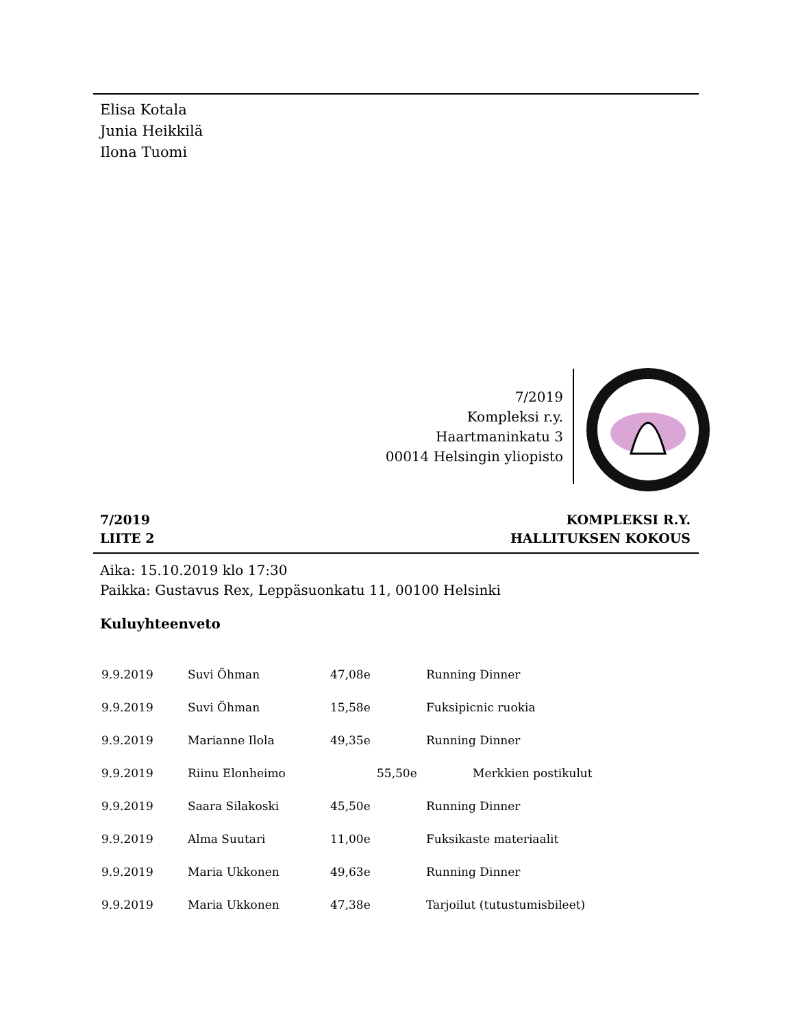Elisa Kotala
Junia Heikkilä
Ilona Tuomi
7/2019
Kompleksi r.y.
Haartmaninkatu 3
00014 Helsingin yliopisto
7/2019
LIITE 2
KOMPLEKSI R.Y.
HALLITUKSEN KOKOUS
Aika: 15.10.2019 klo 17:30
Paikka: Gustavus Rex, Leppäsuonkatu 11, 00100 Helsinki
Kuluyhteenveto
| 9.9.2019 | Suvi Öhman | 47,08e | Running Dinner |
| 9.9.2019 | Suvi Öhman | 15,58e | Fuksipicnic ruokia |
| 9.9.2019 | Marianne Ilola | 49,35e | Running Dinner |
| 9.9.2019 | Riinu Elonheimo | 55,50e | Merkkien postikulut |
| 9.9.2019 | Saara Silakoski | 45,50e | Running Dinner |
| 9.9.2019 | Alma Suutari | 11,00e | Fuksikaste materiaalit |
| 9.9.2019 | Maria Ukkonen | 49,63e | Running Dinner |
| 9.9.2019 | Maria Ukkonen | 47,38e | Tarjoilut (tutustumisbileet) |